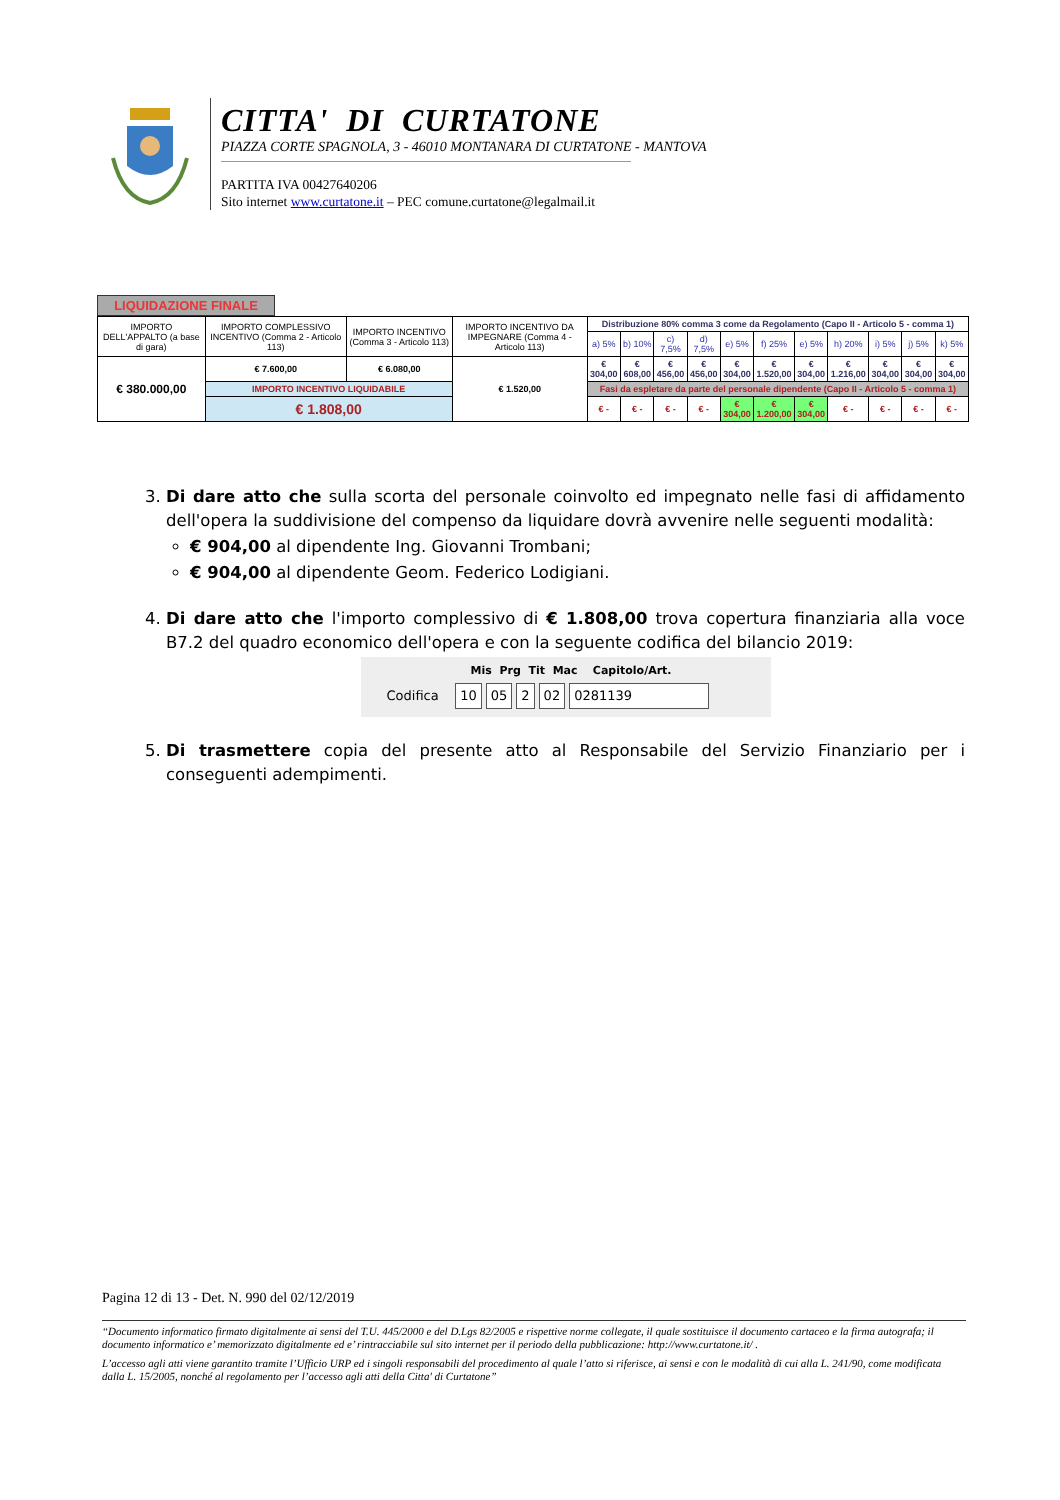CITTA' DI CURTATONE
PIAZZA CORTE SPAGNOLA, 3 - 46010 MONTANARA DI CURTATONE - MANTOVA
PARTITA IVA 00427640206
Sito internet www.curtatone.it – PEC comune.curtatone@legalmail.it
LIQUIDAZIONE FINALE
| IMPORTO DELL'APPALTO (a base di gara) | IMPORTO COMPLESSIVO INCENTIVO (Comma 2 - Articolo 113) | IMPORTO INCENTIVO (Comma 3 - Articolo 113) | IMPORTO INCENTIVO DA IMPEGNARE (Comma 4 - Articolo 113) | Distribuzione 80% comma 3 come da Regolamento (Capo II - Articolo 5 - comma 1) | | | | | | | | | | |
| | | | | a) 5% | b) 10% | c) 7,5% | d) 7,5% | e) 5% | f) 25% | e) 5% | h) 20% | i) 5% | j) 5% | k) 5% |
| € 380.000,00 | € 7.600,00 | € 6.080,00 | € 1.520,00 | € 304,00 | € 608,00 | € 456,00 | € 456,00 | € 304,00 | € 1.520,00 | € 304,00 | € 1.216,00 | € 304,00 | € 304,00 | € 304,00 |
| | IMPORTO INCENTIVO LIQUIDABILE | | | Fasi da espletare da parte del personale dipendente (Capo II - Articolo 5 - comma 1) | | | | | | | | | | |
| | € 1.808,00 | | | € - | € - | € - | € - | € 304,00 | € 1.200,00 | € 304,00 | € - | € - | € - | € - |
3. Di dare atto che sulla scorta del personale coinvolto ed impegnato nelle fasi di affidamento dell'opera la suddivisione del compenso da liquidare dovrà avvenire nelle seguenti modalità:
€ 904,00 al dipendente Ing. Giovanni Trombani;
€ 904,00 al dipendente Geom. Federico Lodigiani.
4. Di dare atto che l'importo complessivo di € 1.808,00 trova copertura finanziaria alla voce B7.2 del quadro economico dell'opera e con la seguente codifica del bilancio 2019:
Mis Prg Tit Mac Capitolo/Art.
Codifica 10 05 2 02 0281139
5. Di trasmettere copia del presente atto al Responsabile del Servizio Finanziario per i conseguenti adempimenti.
Pagina 12 di 13 - Det. N. 990 del 02/12/2019
“Documento informatico firmato digitalmente ai sensi del T.U. 445/2000 e del D.Lgs 82/2005 e rispettive norme collegate, il quale sostituisce il documento cartaceo e la firma autografa; il documento informatico e’ memorizzato digitalmente ed e’ rintracciabile sul sito internet per il periodo della pubblicazione: http://www.curtatone.it/ .
L’accesso agli atti viene garantito tramite l’Ufficio URP ed i singoli responsabili del procedimento al quale l’atto si riferisce, ai sensi e con le modalità di cui alla L. 241/90, come modificata dalla L. 15/2005, nonché al regolamento per l’accesso agli atti della Citta' di Curtatone”